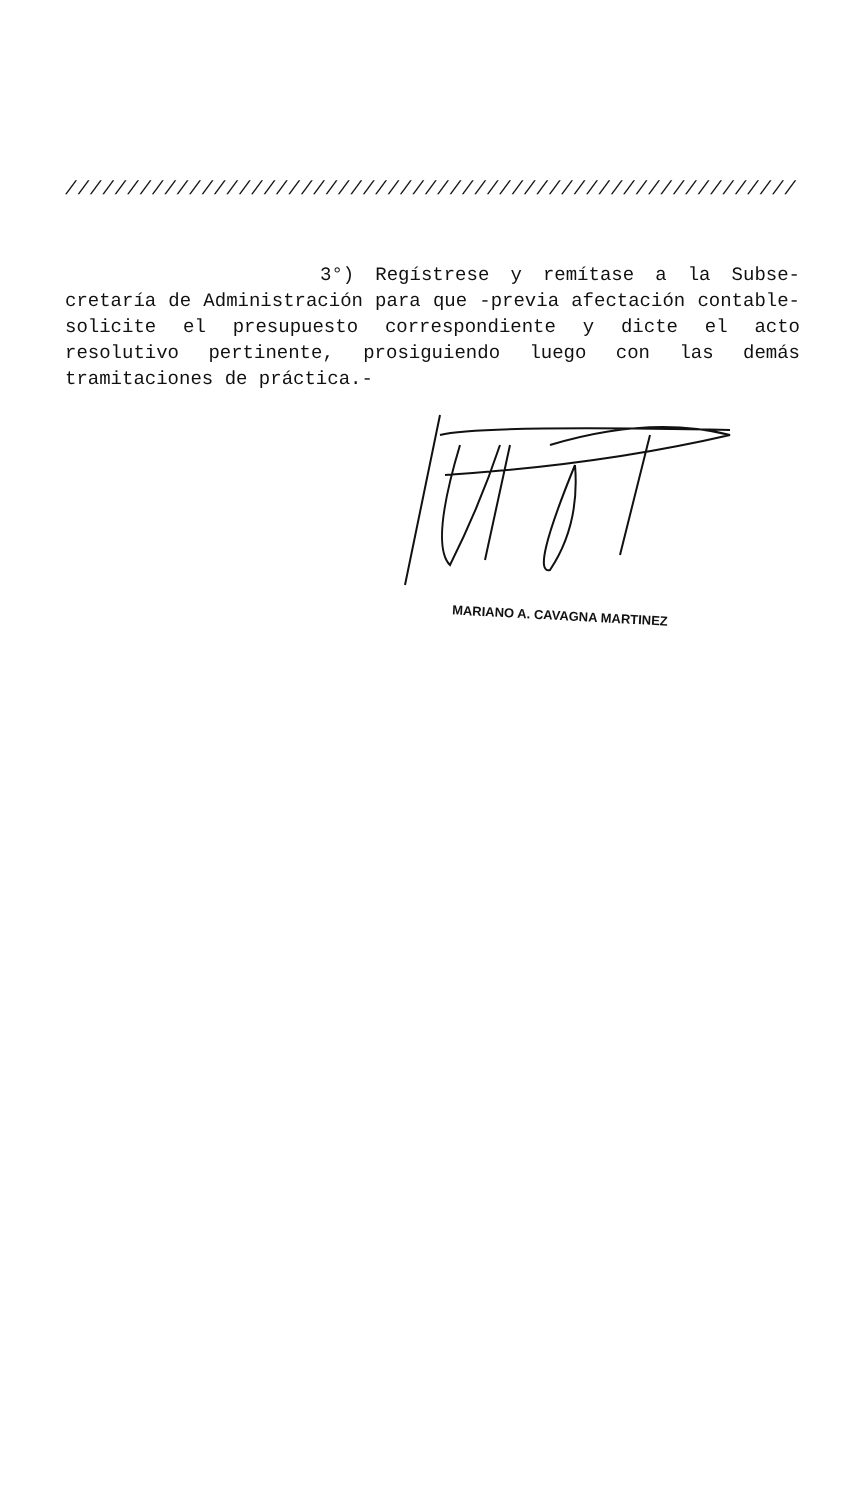///////////////////////////////////////////////////////////
3°) Regístrese y remítase a la Subse- cretaría de Administración para que -previa afectación contable- solicite el presupuesto correspondiente y dicte el acto resolutivo pertinente, prosiguiendo luego con las demás tramitaciones de práctica.-
MARIANO A. CAVAGNA MARTINEZ